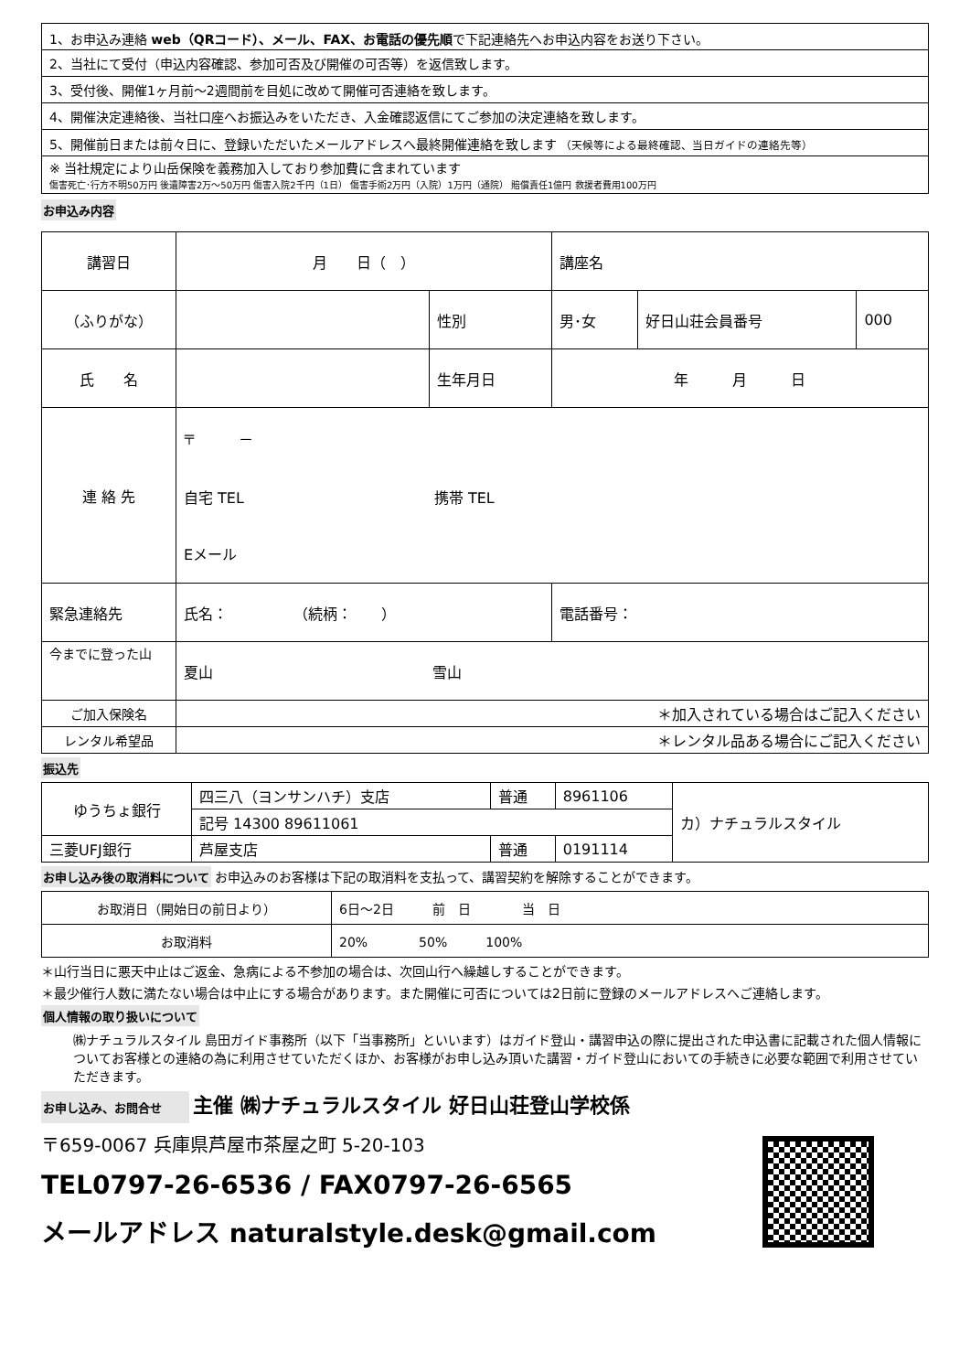| 1、お申込み連絡 web（QRコード）、メール、FAX、お電話の優先順 で下記連絡先へお申込内容をお送り下さい。 |
| 2、当社にて受付（申込内容確認、参加可否及び開催の可否等）を返信致します。 |
| 3、受付後、開催1ヶ月前～2週間前を目処に改めて開催可否連絡を致します。 |
| 4、開催決定連絡後、当社口座へお振込みをいただき、入金確認返信にてご参加の決定連絡を致します。 |
| 5、開催前日または前々日に、登録いただいたメールアドレスへ最終開催連絡を致します （天候等による最終確認、当日ガイドの連絡先等） |
| ※ 当社規定により山岳保険を義務加入しており参加費に含まれています 傷害死亡･行方不明50万円 後遺障害2万～50万円 傷害入院2千円（1日） 傷害手術2万円（入院）1万円（通院） 賠償責任1億円 救援者費用100万円 |
お申込み内容
| 講習日 | 月 日（ ） | | 講座名 | | |
| （ふりがな） | | 性別 | 男･女 | 好日山荘会員番号 | 000 |
| 氏 名 | | 生年月日 | 年 月 日 | | |
| 連 絡 先 | 〒 － 自宅 TEL 携帯 TEL Eメール | | | | |
| 緊急連絡先 | 氏名： （続柄： ） | | 電話番号： | | |
| 今までに登った山 | 夏山 雪山 | | | | |
| ご加入保険名 | ＊加入されている場合はご記入ください | | | | |
| レンタル希望品 | ＊レンタル品ある場合にご記入ください | | | | |
振込先
| ゆうちょ銀行 | 四三八（ヨンサンハチ）支店 | 普通 | 8961106 | カ）ナチュラルスタイル |
| | 記号 14300 89611061 | | | |
| 三菱UFJ銀行 | 芦屋支店 | 普通 | 0191114 | |
お申し込み後の取消料について お申込みのお客様は下記の取消料を支払って、講習契約を解除することができます。
| お取消日（開始日の前日より） | 6日～2日 前 日 当 日 |
| お取消料 | 20% 50% 100% |
＊山行当日に悪天中止はご返金、急病による不参加の場合は、次回山行へ繰越しすることができます。
＊最少催行人数に満たない場合は中止にする場合があります。また開催に可否については2日前に登録のメールアドレスへご連絡します。
個人情報の取り扱いについて
㈱ナチュラルスタイル 島田ガイド事務所（以下「当事務所」といいます）はガイド登山・講習申込の際に提出された申込書に記載された個人情報についてお客様との連絡の為に利用させていただくほか、お客様がお申し込み頂いた講習・ガイド登山においての手続きに必要な範囲で利用させていただきます。
お申し込み、お問合せ 主催 ㈱ナチュラルスタイル 好日山荘登山学校係
〒659-0067 兵庫県芦屋市茶屋之町 5-20-103
TEL0797-26-6536 / FAX0797-26-6565
メールアドレス naturalstyle.desk@gmail.com